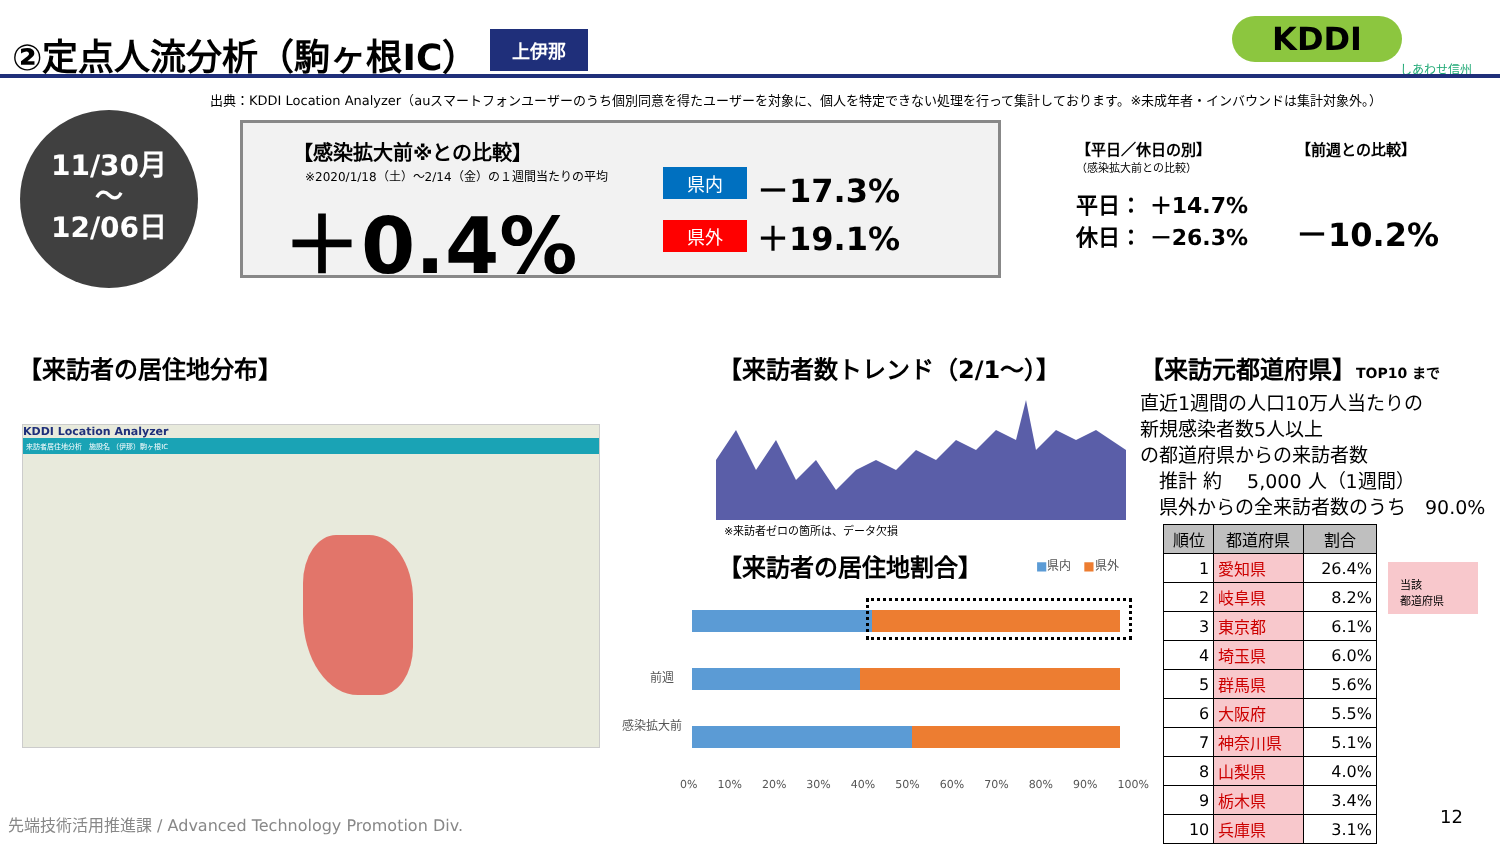②定点人流分析（駒ヶ根IC）
上伊那
KDDI
しあわせ信州
出典：KDDI Location Analyzer（auスマートフォンユーザーのうち個別同意を得たユーザーを対象に、個人を特定できない処理を行って集計しております。※未成年者・インバウンドは集計対象外。）
11/30月
～
12/06日
【感染拡大前※との比較】
※2020/1/18（土）～2/14（金）の１週間当たりの平均
＋0.4%
県内 －17.3%
県外 ＋19.1%
【平日／休日の別】
（感染拡大前との比較）
平日： ＋14.7%
休日： －26.3%
【前週との比較】
－10.2%
【来訪者の居住地分布】
KDDI Location Analyzer
来訪者居住地分析　施設名 （伊那）駒ヶ根IC
【来訪者数トレンド（2/1～）】
※来訪者ゼロの箇所は、データ欠損
【来訪者の居住地割合】 ■県内　■県外
前週
感染拡大前
0% 10% 20% 30% 40% 50% 60% 70% 80% 90% 100%
【来訪元都道府県】TOP10 まで
直近1週間の人口10万人当たりの
新規感染者数5人以上
の都道府県からの来訪者数
　推計 約　 5,000 人（1週間）
　県外からの全来訪者数のうち　90.0%
| 順位 | 都道府県 | 割合 |
| --- | --- | --- |
| 1 | 愛知県 | 26.4% |
| 2 | 岐阜県 | 8.2% |
| 3 | 東京都 | 6.1% |
| 4 | 埼玉県 | 6.0% |
| 5 | 群馬県 | 5.6% |
| 6 | 大阪府 | 5.5% |
| 7 | 神奈川県 | 5.1% |
| 8 | 山梨県 | 4.0% |
| 9 | 栃木県 | 3.4% |
| 10 | 兵庫県 | 3.1% |
当該
都道府県
先端技術活用推進課 / Advanced Technology Promotion Div.
12